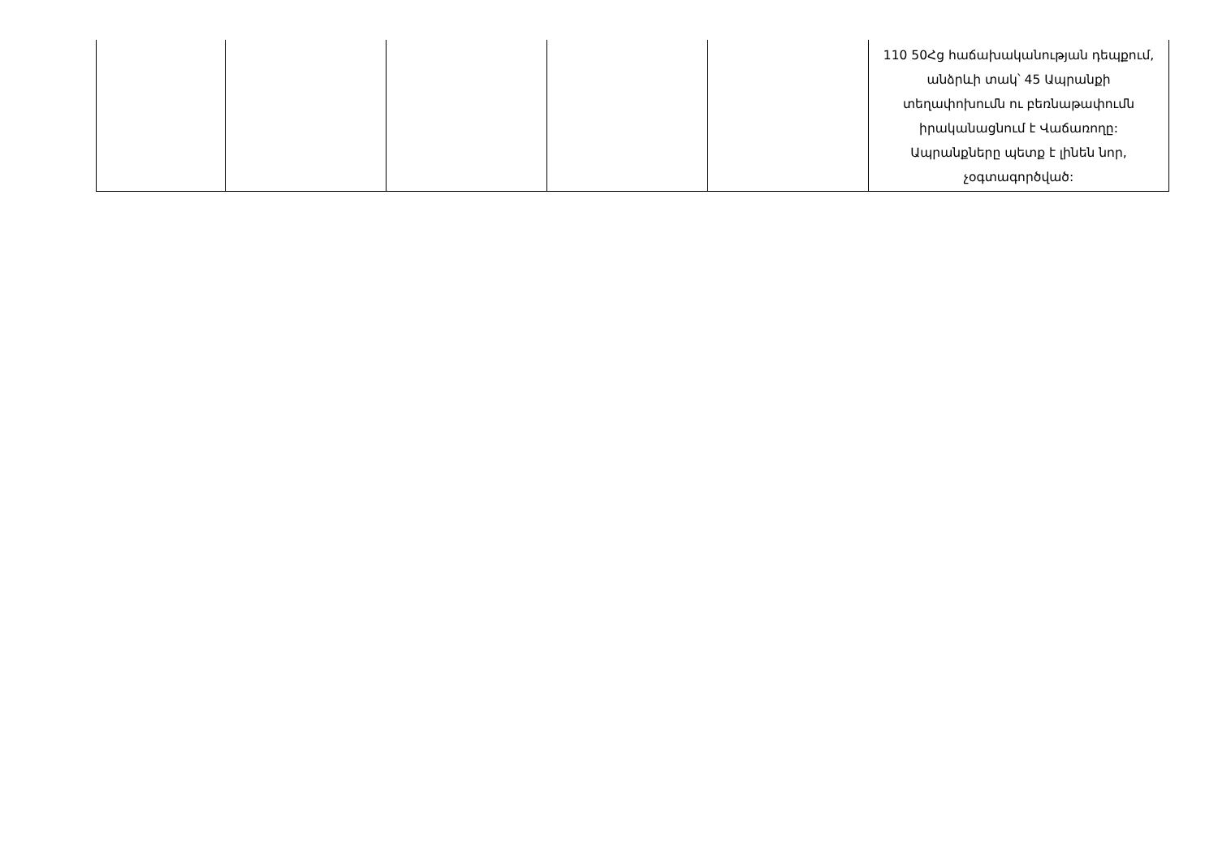| | | | | | 110 50Հց հաճախականության դեպքում, անձրևի տակ՝ 45 Ապրանքի տեղափոխումն ու բեռնաթափումն իրականացնում է Վաճառողը: Ապրանքները պետք է լինեն նոր, չօգտագործված: |